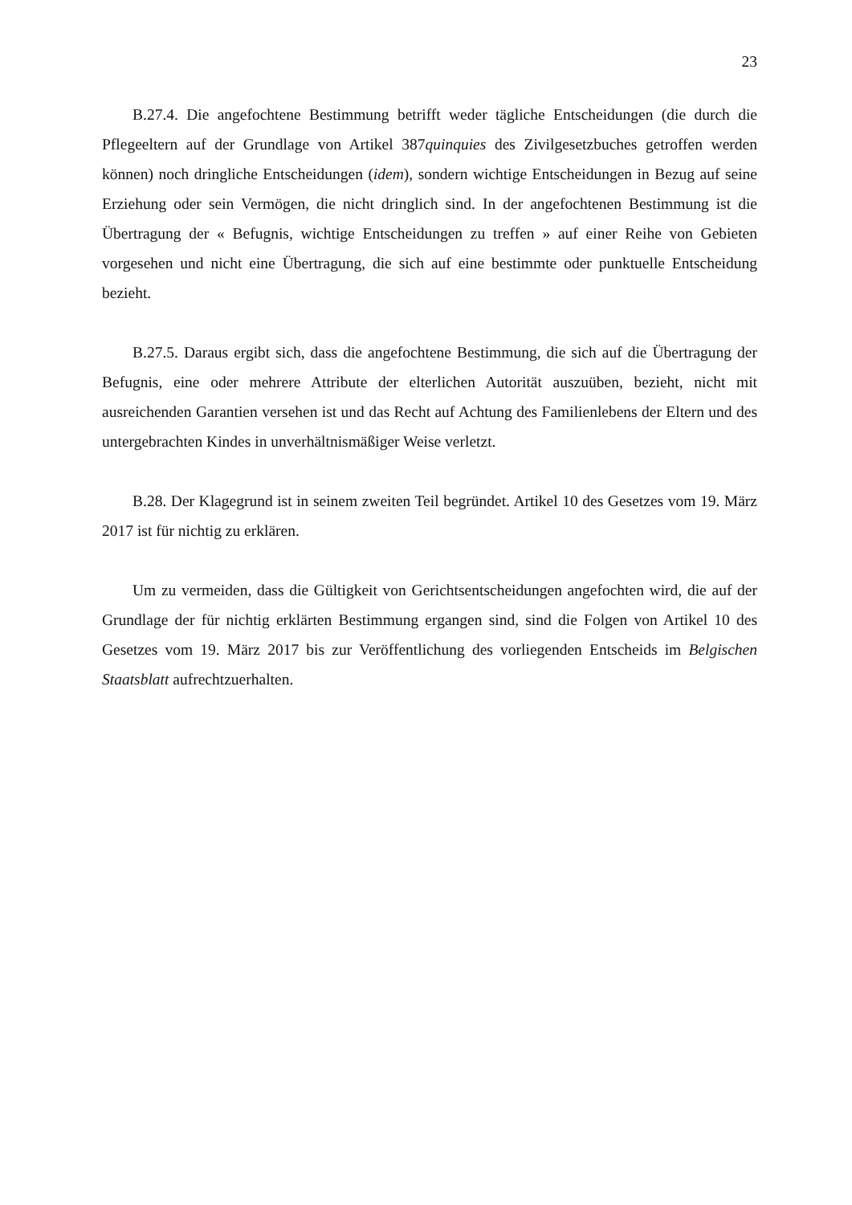23
B.27.4. Die angefochtene Bestimmung betrifft weder tägliche Entscheidungen (die durch die Pflegeeltern auf der Grundlage von Artikel 387quinquies des Zivilgesetzbuches getroffen werden können) noch dringliche Entscheidungen (idem), sondern wichtige Entscheidungen in Bezug auf seine Erziehung oder sein Vermögen, die nicht dringlich sind. In der angefochtenen Bestimmung ist die Übertragung der « Befugnis, wichtige Entscheidungen zu treffen » auf einer Reihe von Gebieten vorgesehen und nicht eine Übertragung, die sich auf eine bestimmte oder punktuelle Entscheidung bezieht.
B.27.5. Daraus ergibt sich, dass die angefochtene Bestimmung, die sich auf die Übertragung der Befugnis, eine oder mehrere Attribute der elterlichen Autorität auszuüben, bezieht, nicht mit ausreichenden Garantien versehen ist und das Recht auf Achtung des Familienlebens der Eltern und des untergebrachten Kindes in unverhältnismäßiger Weise verletzt.
B.28. Der Klagegrund ist in seinem zweiten Teil begründet. Artikel 10 des Gesetzes vom 19. März 2017 ist für nichtig zu erklären.
Um zu vermeiden, dass die Gültigkeit von Gerichtsentscheidungen angefochten wird, die auf der Grundlage der für nichtig erklärten Bestimmung ergangen sind, sind die Folgen von Artikel 10 des Gesetzes vom 19. März 2017 bis zur Veröffentlichung des vorliegenden Entscheids im Belgischen Staatsblatt aufrechtzuerhalten.